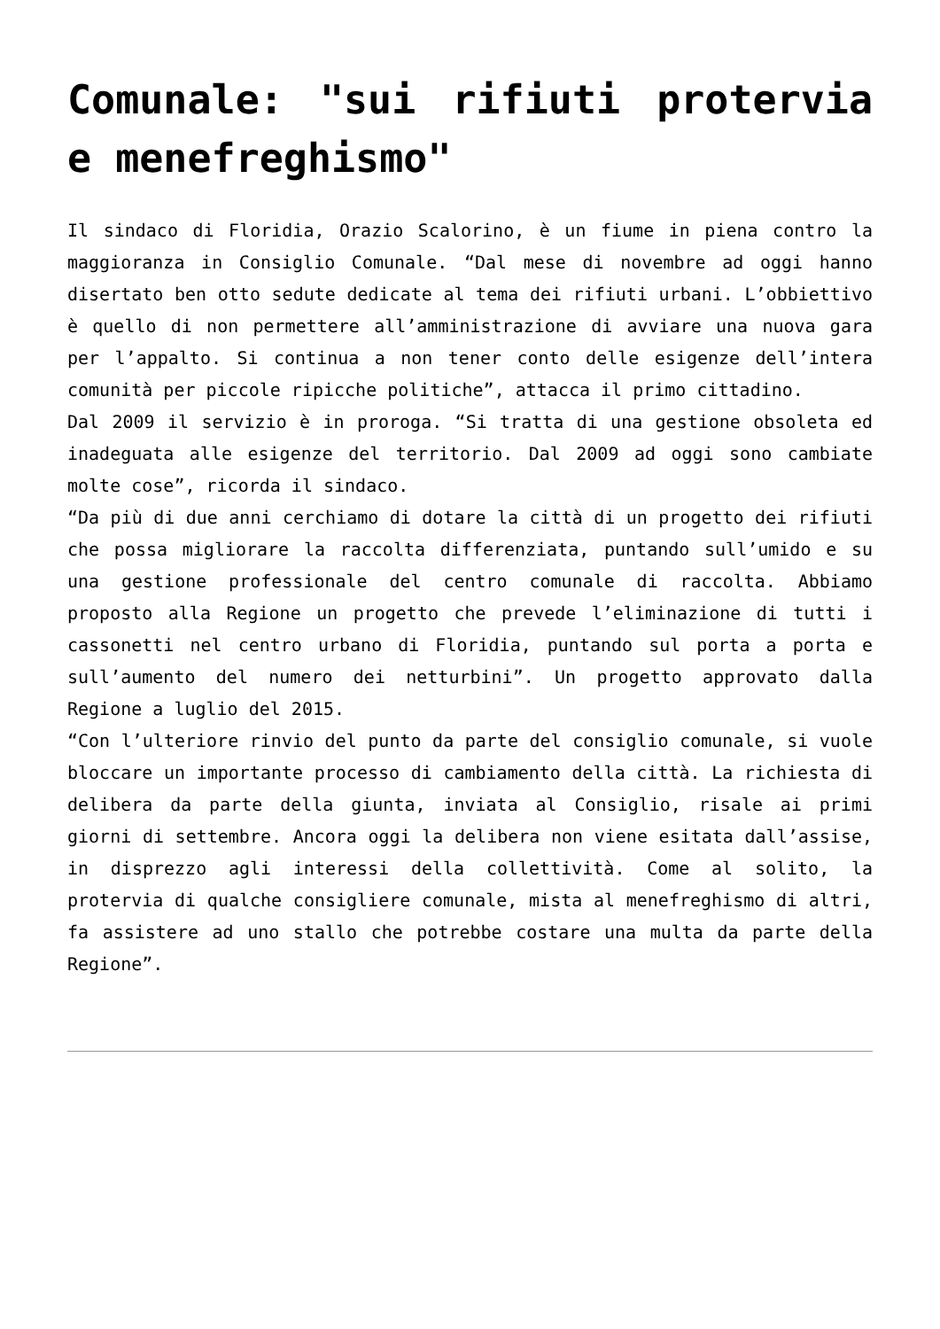Comunale: "sui rifiuti protervia e menefreghismo"
Il sindaco di Floridia, Orazio Scalorino, è un fiume in piena contro la maggioranza in Consiglio Comunale. “Dal mese di novembre ad oggi hanno disertato ben otto sedute dedicate al tema dei rifiuti urbani. L’obbiettivo è quello di non permettere all’amministrazione di avviare una nuova gara per l’appalto. Si continua a non tener conto delle esigenze dell’intera comunità per piccole ripicche politiche”, attacca il primo cittadino.
Dal 2009 il servizio è in proroga. “Si tratta di una gestione obsoleta ed inadeguata alle esigenze del territorio. Dal 2009 ad oggi sono cambiate molte cose”, ricorda il sindaco.
“Da più di due anni cerchiamo di dotare la città di un progetto dei rifiuti che possa migliorare la raccolta differenziata, puntando sull’umido e su una gestione professionale del centro comunale di raccolta. Abbiamo proposto alla Regione un progetto che prevede l’eliminazione di tutti i cassonetti nel centro urbano di Floridia, puntando sul porta a porta e sull’aumento del numero dei netturbini”. Un progetto approvato dalla Regione a luglio del 2015.
“Con l’ulteriore rinvio del punto da parte del consiglio comunale, si vuole bloccare un importante processo di cambiamento della città. La richiesta di delibera da parte della giunta, inviata al Consiglio, risale ai primi giorni di settembre. Ancora oggi la delibera non viene esitata dall’assise, in disprezzo agli interessi della collettività. Come al solito, la protervia di qualche consigliere comunale, mista al menefreghismo di altri, fa assistere ad uno stallo che potrebbe costare una multa da parte della Regione”.